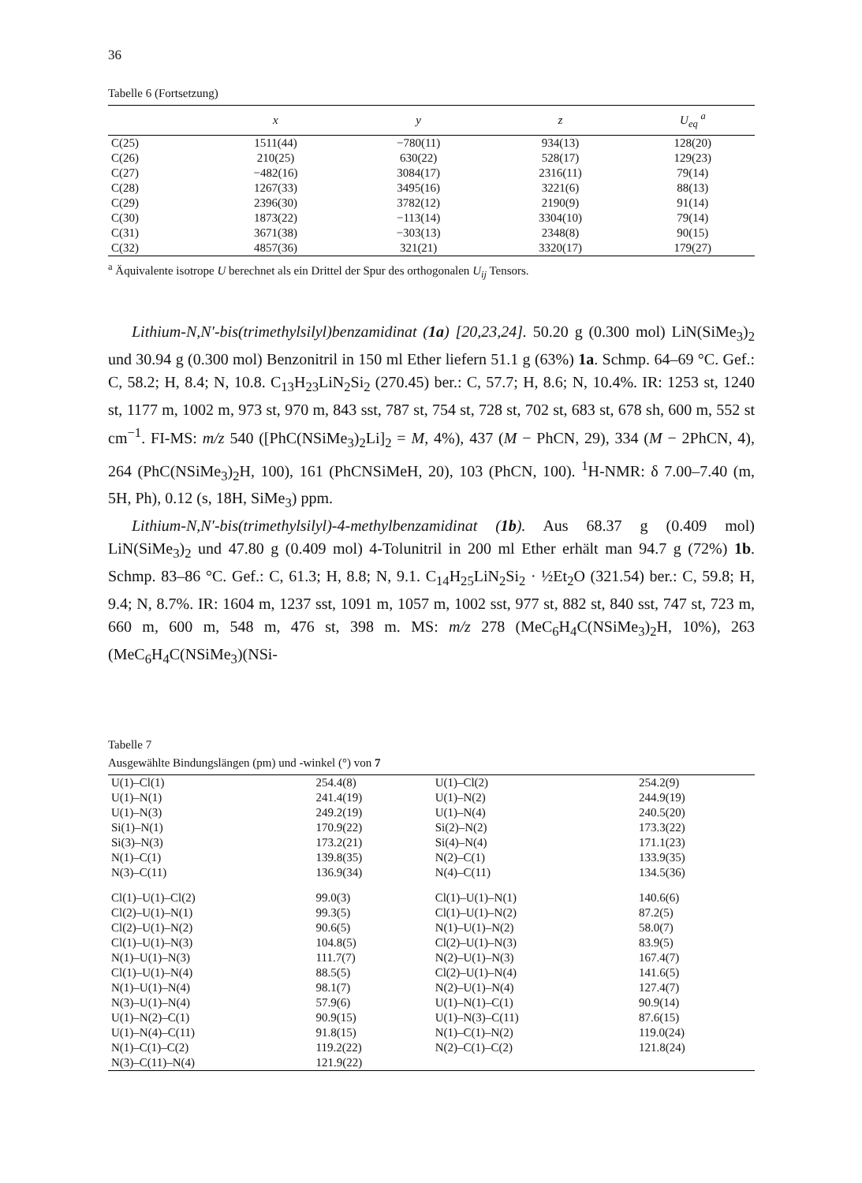36
Tabelle 6 (Fortsetzung)
| | x | y | z | U<sub>eq</sub> <sup>a</sup> |
| --- | --- | --- | --- | --- |
| C(25) | 1511(44) | −780(11) | 934(13) | 128(20) |
| C(26) | 210(25) | 630(22) | 528(17) | 129(23) |
| C(27) | −482(16) | 3084(17) | 2316(11) | 79(14) |
| C(28) | 1267(33) | 3495(16) | 3221(6) | 88(13) |
| C(29) | 2396(30) | 3782(12) | 2190(9) | 91(14) |
| C(30) | 1873(22) | −113(14) | 3304(10) | 79(14) |
| C(31) | 3671(38) | −303(13) | 2348(8) | 90(15) |
| C(32) | 4857(36) | 321(21) | 3320(17) | 179(27) |
<sup>a</sup> Äquivalente isotrope U berechnet als ein Drittel der Spur des orthogonalen U<sub>ij</sub> Tensors.
Lithium-N,N′-bis(trimethylsilyl)benzamidinat (1a) [20,23,24]. 50.20 g (0.300 mol) LiN(SiMe<sub>3</sub>)<sub>2</sub> und 30.94 g (0.300 mol) Benzonitril in 150 ml Ether liefern 51.1 g (63%) 1a. Schmp. 64–69 °C. Gef.: C, 58.2; H, 8.4; N, 10.8. C<sub>13</sub>H<sub>23</sub>LiN<sub>2</sub>Si<sub>2</sub> (270.45) ber.: C, 57.7; H, 8.6; N, 10.4%. IR: 1253 st, 1240 st, 1177 m, 1002 m, 973 st, 970 m, 843 sst, 787 st, 754 st, 728 st, 702 st, 683 st, 678 sh, 600 m, 552 st cm<sup>−1</sup>. FI-MS: m/z 540 ([PhC(NSiMe<sub>3</sub>)<sub>2</sub>Li]<sub>2</sub> = M, 4%), 437 (M − PhCN, 29), 334 (M − 2PhCN, 4), 264 (PhC(NSiMe<sub>3</sub>)<sub>2</sub>H, 100), 161 (PhCNSiMeH, 20), 103 (PhCN, 100). <sup>1</sup>H-NMR: δ 7.00–7.40 (m, 5H, Ph), 0.12 (s, 18H, SiMe<sub>3</sub>) ppm.
Lithium-N,N′-bis(trimethylsilyl)-4-methylbenzamidinat (1b). Aus 68.37 g (0.409 mol) LiN(SiMe<sub>3</sub>)<sub>2</sub> und 47.80 g (0.409 mol) 4-Tolunitril in 200 ml Ether erhält man 94.7 g (72%) 1b. Schmp. 83–86 °C. Gef.: C, 61.3; H, 8.8; N, 9.1. C<sub>14</sub>H<sub>25</sub>LiN<sub>2</sub>Si<sub>2</sub> · ½Et<sub>2</sub>O (321.54) ber.: C, 59.8; H, 9.4; N, 8.7%. IR: 1604 m, 1237 sst, 1091 m, 1057 m, 1002 sst, 977 st, 882 st, 840 sst, 747 st, 723 m, 660 m, 600 m, 548 m, 476 st, 398 m. MS: m/z 278 (MeC<sub>6</sub>H<sub>4</sub>C(NSiMe<sub>3</sub>)<sub>2</sub>H, 10%), 263 (MeC<sub>6</sub>H<sub>4</sub>C(NSiMe<sub>3</sub>)(NSi-
Tabelle 7
Ausgewählte Bindungslängen (pm) und -winkel (°) von 7
| U(1)–Cl(1) | 254.4(8) | U(1)–Cl(2) | 254.2(9) |
| U(1)–N(1) | 241.4(19) | U(1)–N(2) | 244.9(19) |
| U(1)–N(3) | 249.2(19) | U(1)–N(4) | 240.5(20) |
| Si(1)–N(1) | 170.9(22) | Si(2)–N(2) | 173.3(22) |
| Si(3)–N(3) | 173.2(21) | Si(4)–N(4) | 171.1(23) |
| N(1)–C(1) | 139.8(35) | N(2)–C(1) | 133.9(35) |
| N(3)–C(11) | 136.9(34) | N(4)–C(11) | 134.5(36) |
| Cl(1)–U(1)–Cl(2) | 99.0(3) | Cl(1)–U(1)–N(1) | 140.6(6) |
| Cl(2)–U(1)–N(1) | 99.3(5) | Cl(1)–U(1)–N(2) | 87.2(5) |
| Cl(2)–U(1)–N(2) | 90.6(5) | N(1)–U(1)–N(2) | 58.0(7) |
| Cl(1)–U(1)–N(3) | 104.8(5) | Cl(2)–U(1)–N(3) | 83.9(5) |
| N(1)–U(1)–N(3) | 111.7(7) | N(2)–U(1)–N(3) | 167.4(7) |
| Cl(1)–U(1)–N(4) | 88.5(5) | Cl(2)–U(1)–N(4) | 141.6(5) |
| N(1)–U(1)–N(4) | 98.1(7) | N(2)–U(1)–N(4) | 127.4(7) |
| N(3)–U(1)–N(4) | 57.9(6) | U(1)–N(1)–C(1) | 90.9(14) |
| U(1)–N(2)–C(1) | 90.9(15) | U(1)–N(3)–C(11) | 87.6(15) |
| U(1)–N(4)–C(11) | 91.8(15) | N(1)–C(1)–N(2) | 119.0(24) |
| N(1)–C(1)–C(2) | 119.2(22) | N(2)–C(1)–C(2) | 121.8(24) |
| N(3)–C(11)–N(4) | 121.9(22) | | |